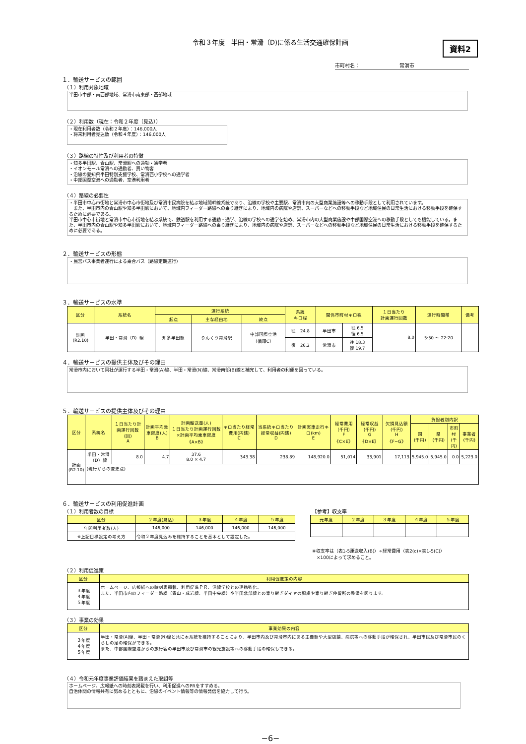令和３年度　半田・常滑（D)に係る生活交通確保計画
資料2
市町村名：　　　　　　　　常滑市
１．輸送サービスの範囲
（１）利用対象地域
半田市中部・南西部地域、常滑市南東部・西部地域
（２）利用数（現在：令和２年度（見込））
・現在利用者数（令和２年度）：146,000人
・将来利用者見込数（令和４年度）：146,000人
（３）路線の特性及び利用者の特徴
・知多半田駅、青山駅、常滑駅への通勤・通学者
・イオンモール常滑への通勤者、買い物客
・沿線の愛知県半田特別支援学校、常滑西小学校への通学者
・中部国際空港への通勤者、空港利用者
（４）路線の必要性
・半田市中心市街地と常滑市中心市街地及び常滑市民病院を結ぶ地域間幹線系統であり、沿線の学校や主要駅、常滑市内の大型商業施設等への移動手段として利用されています。
　また、半田市内の青山駅や知多半田駅において、地域内フィーダー路線への乗り継ぎにより、地域内の病院や店舗、スーパーなどへの移動手段など地域住民の日常生活における移動手段を確保するために必要である。
半田市中心市街地と常滑市中心市街地を結ぶ系統で、鉄道駅を利用する通勤・通学、沿線の学校への通学を始め、常滑市内の大型商業施設や中部国際空港への移動手段としても機能している。また、半田市内の青山駅や知多半田駅において、地域内フィーダー路線への乗り継ぎにより、地域内の病院や店舗、スーパーなどへの移動手段など地域住民の日常生活における移動手段を確保するために必要である。
２．輸送サービスの形態
・民営バス事業者運行による乗合バス（路線定期運行）
３．輸送サービスの水準
| 区分 | 系統名 | 運行系統 | | | 系統 キロ程 | 関係市町村キロ程 | | １日当たり 計画運行回数 | 運行時間帯 | 備考 |
| --- | --- | --- | --- | --- | --- | --- | --- | --- | --- | --- |
| | | 起点 | 主な経由地 | 終点 | | | | | | |
| 計画 (R2.10) | 半田・常滑（D）線 | 知多半田駅 | りんくう常滑駅 | 中部国際空港 （循環C） | 往 24.8 | 半田市 | 往 6.5 復 6.5 | 8.0 | 5:50 ～ 22:20 | |
| | | | | | 復 26.2 | 常滑市 | 往 18.3 復 19.7 | | | |
４．輸送サービスの提供主体及びその理由
常滑市内において同社が運行する半田・常滑(A)線、半田・常滑(N)線、常滑南部(B)線と補完して、利用者の利便を図っている。
５．輸送サービスの提供主体及びその理由
| 区分 | 系統名 | １日当たり計画運行回数(回) A | 計画平均乗車密度(人) B | 計画輸送量(人) １日当たり計画運行回数×計画平均乗車密度 《A×B》 | キロ当たり経常費用(円銭) C | 当系統キロ当たり経常収益(円銭) D | 計画実車走行キロ(km) E | 経常費用(千円) F 《C×E》 | 経常収益(千円) G 《D×E》 | 欠損見込額(千円) H 《F−G》 | 負担者別内訳 | | | |
| --- | --- | --- | --- | --- | --- | --- | --- | --- | --- | --- | --- | --- | --- | --- |
| | | | | | | | | | | | 国 (千円) | 県 (千円) | 市町村 (千円) | 事業者 (千円) |
| 計画 (R2.10) | 半田・常滑（D）線 | 8.0 | 4.7 | 37.6 8.0 × 4.7 | 343.38 | 238.89 | 148,920.0 | 51,014 | 33,901 | 17,113 | 5,945.0 | 5,945.0 | 0.0 | 5,223.0 |
| | (現行からの変更点) | | | | | | | | | | | | | |
６．輸送サービスの利用促進計画
（１）利用者数の目標
| 区分 | ２年度(見込) | ３年度 | ４年度 | ５年度 |
| --- | --- | --- | --- | --- |
| 年間利用者数(人) | 146,000 | 146,000 | 146,000 | 146,000 |
| ※上記目標設定の考え方 | 令和２年度見込みを維持することを基本として設定した。 | | | |
【参考】収支率
| 元年度 | ２年度 | ３年度 | ４年度 | ５年度 |
| --- | --- | --- | --- | --- |
※収支率は（表1-5運送収入(B)）÷経常費用（表2(c)×表1-5(C)）
　×100によって求めること。
（２）利用促進策
| 区分 | 利用促進策の内容 |
| --- | --- |
| ３年度 ４年度 ５年度 | ホームページ、広報紙への時刻表掲載、利用促進ＰＲ、沿線学校との連携強化。 また、半田市内のフィーダー路線（青山・成岩線、半田中央線）や半田北部線との乗り継ぎダイヤの配慮や乗り継ぎ停留所の整備を図ります。 |
（３）事業の効果
| 区分 | 事業効果の内容 |
| --- | --- |
| ３年度 ４年度 ５年度 | 半田・常滑(A)線、半田・常滑(N)線と共に本系統を維持することにより、半田市内及び常滑市内にある主要駅や大型店舗、病院等への移動手段が確保され、半田市民及び常滑市民のくらしの足の確保ができる。 また、中部国際空港からの旅行客の半田市及び常滑市の観光施設等への移動手段の確保もできる。 |
（４）令和元年度事業評価結果を踏まえた取組等
ホームページ、広報紙への時刻表掲載を行い、利用促進へのPRをすすめる。
自治体間の情報共有に努めるとともに、沿線のイベント情報等の情報発信を協力して行う。
−6−